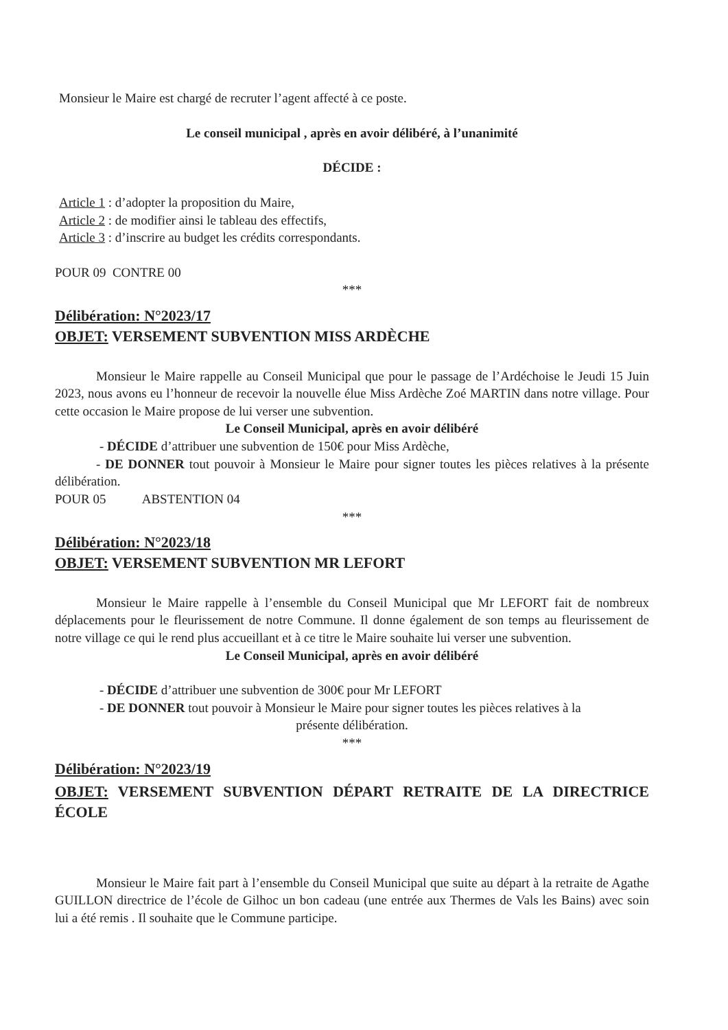Monsieur le Maire est chargé de recruter l’agent affecté à ce poste.
Le conseil municipal , après en avoir délibéré, à l’unanimité
DÉCIDE :
Article 1 : d’adopter la proposition du Maire,
Article 2 : de modifier ainsi le tableau des effectifs,
Article 3 : d’inscrire au budget les crédits correspondants.
POUR 09 CONTRE 00
***
Délibération: N°2023/17
OBJET: VERSEMENT SUBVENTION MISS ARDÈCHE
Monsieur le Maire rappelle au Conseil Municipal que pour le passage de l’Ardéchoise le Jeudi 15 Juin 2023, nous avons eu l’honneur de recevoir la nouvelle élue Miss Ardèche Zoé MARTIN dans notre village. Pour cette occasion le Maire propose de lui verser une subvention.
Le Conseil Municipal, après en avoir délibéré
- DÉCIDE d’attribuer une subvention de 150€ pour Miss Ardèche,
- DE DONNER tout pouvoir à Monsieur le Maire pour signer toutes les pièces relatives à la présente délibération.
POUR 05 ABSTENTION 04
***
Délibération: N°2023/18
OBJET: VERSEMENT SUBVENTION MR LEFORT
Monsieur le Maire rappelle à l’ensemble du Conseil Municipal que Mr LEFORT fait de nombreux déplacements pour le fleurissement de notre Commune. Il donne également de son temps au fleurissement de notre village ce qui le rend plus accueillant et à ce titre le Maire souhaite lui verser une subvention.
Le Conseil Municipal, après en avoir délibéré
- DÉCIDE d’attribuer une subvention de 300€ pour Mr LEFORT
- DE DONNER tout pouvoir à Monsieur le Maire pour signer toutes les pièces relatives à la
présente délibération.
***
Délibération: N°2023/19
OBJET: VERSEMENT SUBVENTION DÉPART RETRAITE DE LA DIRECTRICE ÉCOLE
Monsieur le Maire fait part à l’ensemble du Conseil Municipal que suite au départ à la retraite de Agathe GUILLON directrice de l’école de Gilhoc un bon cadeau (une entrée aux Thermes de Vals les Bains) avec soin lui a été remis . Il souhaite que le Commune participe.